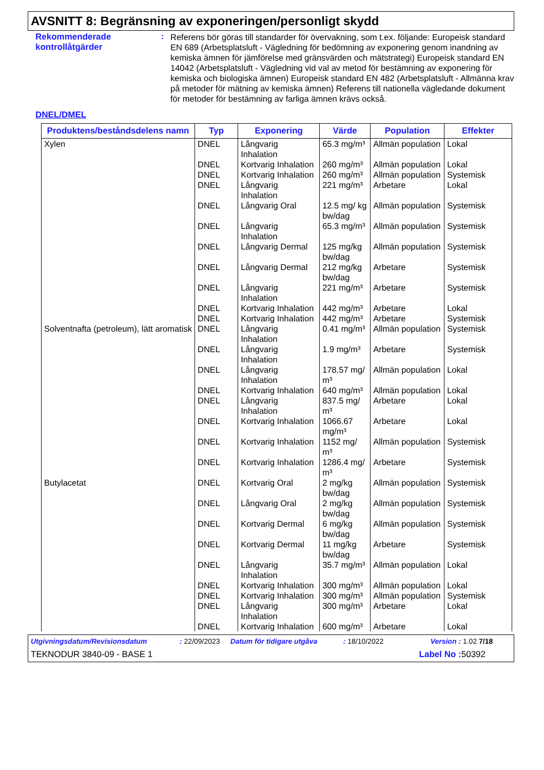AVSNITT 8: Begränsning av exponeringen/personligt skydd
Rekommenderade kontrollåtgärder
:
Referens bör göras till standarder för övervakning, som t.ex. följande: Europeisk standard EN 689 (Arbetsplatsluft - Vägledning för bedömning av exponering genom inandning av kemiska ämnen för jämförelse med gränsvärden och mätstrategi) Europeisk standard EN 14042 (Arbetsplatsluft - Vägledning vid val av metod för bestämning av exponering för kemiska och biologiska ämnen) Europeisk standard EN 482 (Arbetsplatsluft - Allmänna krav på metoder för mätning av kemiska ämnen) Referens till nationella vägledande dokument för metoder för bestämning av farliga ämnen krävs också.
DNEL/DMEL
| Produktens/beståndsdelens namn | Typ | Exponering | Värde | Population | Effekter |
| --- | --- | --- | --- | --- | --- |
| Xylen | DNEL | Långvarig Inhalation | 65.3 mg/m³ | Allmän population | Lokal |
| | DNEL | Kortvarig Inhalation | 260 mg/m³ | Allmän population | Lokal |
| | DNEL | Kortvarig Inhalation | 260 mg/m³ | Allmän population | Systemisk |
| | DNEL | Långvarig Inhalation | 221 mg/m³ | Arbetare | Lokal |
| | DNEL | Långvarig Oral | 12.5 mg/ kg bw/dag | Allmän population | Systemisk |
| | DNEL | Långvarig Inhalation | 65.3 mg/m³ | Allmän population | Systemisk |
| | DNEL | Långvarig Dermal | 125 mg/kg bw/dag | Allmän population | Systemisk |
| | DNEL | Långvarig Dermal | 212 mg/kg bw/dag | Arbetare | Systemisk |
| | DNEL | Långvarig Inhalation | 221 mg/m³ | Arbetare | Systemisk |
| | DNEL | Kortvarig Inhalation | 442 mg/m³ | Arbetare | Lokal |
| | DNEL | Kortvarig Inhalation | 442 mg/m³ | Arbetare | Systemisk |
| Solventnafta (petroleum), lätt aromatisk | DNEL | Långvarig Inhalation | 0.41 mg/m³ | Allmän population | Systemisk |
| | DNEL | Långvarig Inhalation | 1.9 mg/m³ | Arbetare | Systemisk |
| | DNEL | Långvarig Inhalation | 178.57 mg/ m³ | Allmän population | Lokal |
| | DNEL | Kortvarig Inhalation | 640 mg/m³ | Allmän population | Lokal |
| | DNEL | Långvarig Inhalation | 837.5 mg/ m³ | Arbetare | Lokal |
| | DNEL | Kortvarig Inhalation | 1066.67 mg/m³ | Arbetare | Lokal |
| | DNEL | Kortvarig Inhalation | 1152 mg/ m³ | Allmän population | Systemisk |
| | DNEL | Kortvarig Inhalation | 1286.4 mg/ m³ | Arbetare | Systemisk |
| Butylacetat | DNEL | Kortvarig Oral | 2 mg/kg bw/dag | Allmän population | Systemisk |
| | DNEL | Långvarig Oral | 2 mg/kg bw/dag | Allmän population | Systemisk |
| | DNEL | Kortvarig Dermal | 6 mg/kg bw/dag | Allmän population | Systemisk |
| | DNEL | Kortvarig Dermal | 11 mg/kg bw/dag | Arbetare | Systemisk |
| | DNEL | Långvarig Inhalation | 35.7 mg/m³ | Allmän population | Lokal |
| | DNEL | Kortvarig Inhalation | 300 mg/m³ | Allmän population | Lokal |
| | DNEL | Kortvarig Inhalation | 300 mg/m³ | Allmän population | Systemisk |
| | DNEL | Långvarig Inhalation | 300 mg/m³ | Arbetare | Lokal |
| | DNEL | Kortvarig Inhalation | 600 mg/m³ | Arbetare | Lokal |
Utgivningsdatum/Revisionsdatum: 22/09/2023 Datum för tidigare utgåva: 18/10/2022 Version : 1.02 7/18
TEKNODUR 3840-09 - BASE 1 Label No : 50392